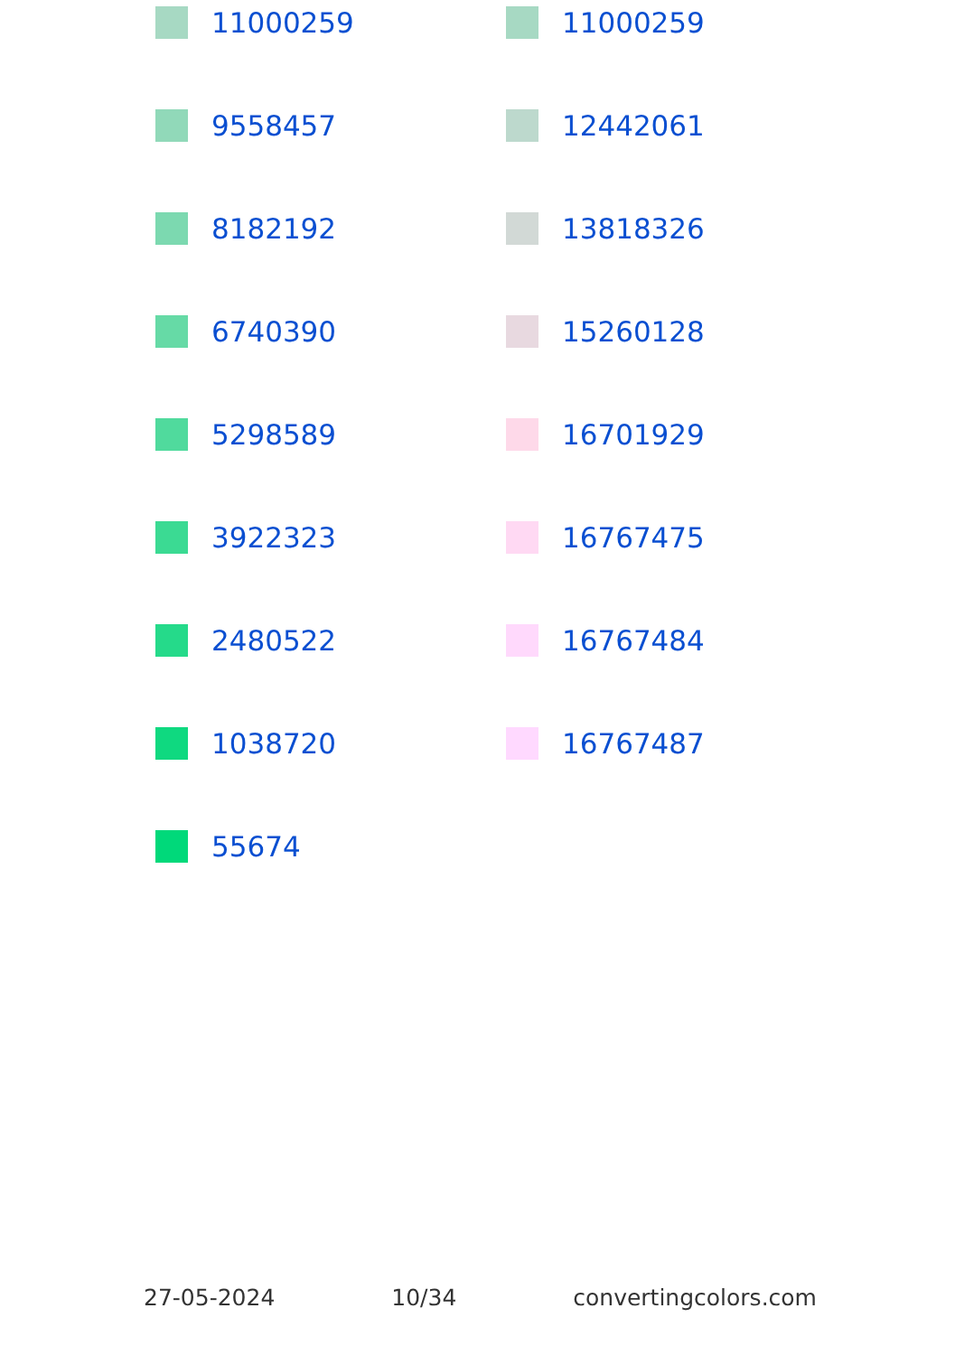11000259
9558457
8182192
6740390
5298589
3922323
2480522
1038720
55674
11000259
12442061
13818326
15260128
16701929
16767475
16767484
16767487
27-05-2024 10/34 convertingcolors.com